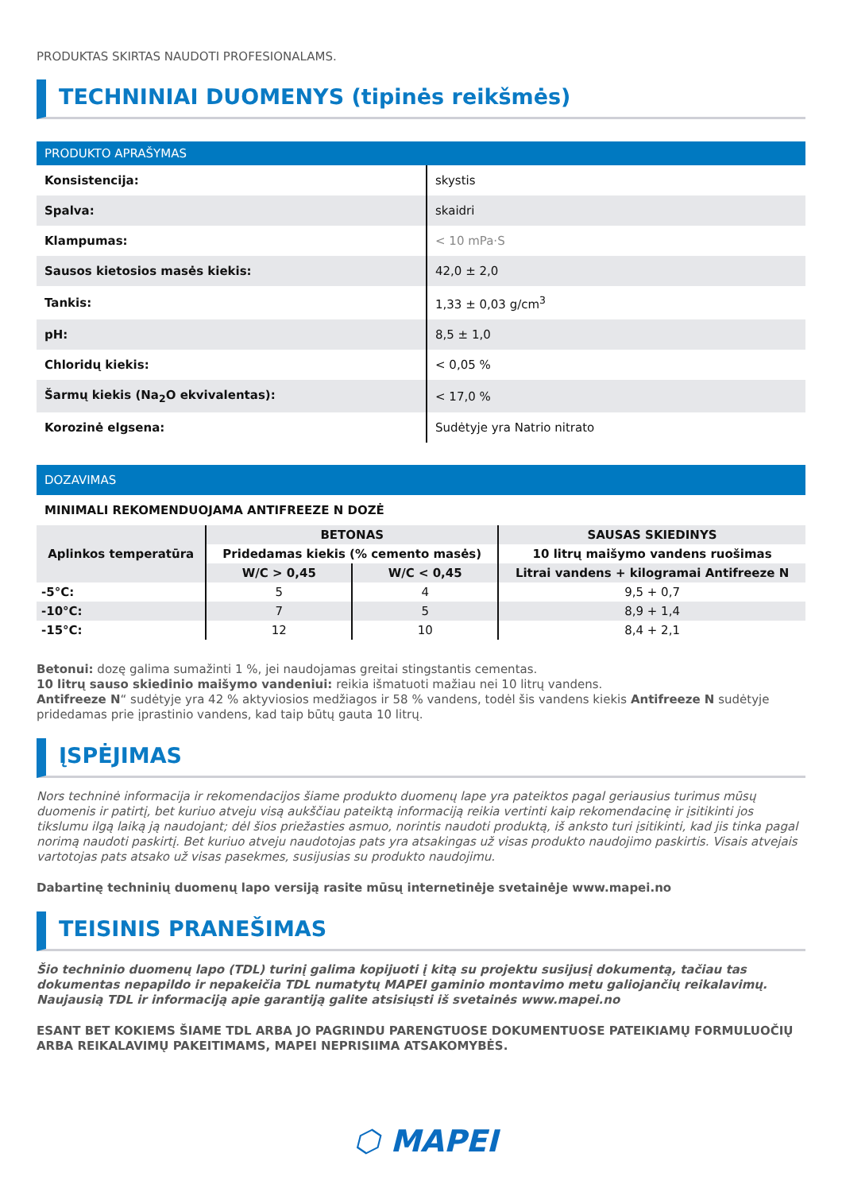PRODUKTAS SKIRTAS NAUDOTI PROFESIONALAMS.
TECHNINIAI DUOMENYS (tipinės reikšmės)
PRODUKTO APRAŠYMAS
| Konsistencija: | skystis |
| Spalva: | skaidri |
| Klampumas: | < 10 mPa·S |
| Sausos kietosios masės kiekis: | 42,0 ± 2,0 |
| Tankis: | 1,33 ± 0,03 g/cm<sup>3</sup> |
| pH: | 8,5 ± 1,0 |
| Chloridų kiekis: | < 0,05 % |
| Šarmų kiekis (Na<sub>2</sub>O ekvivalentas): | < 17,0 % |
| Korozinė elgsena: | Sudėtyje yra Natrio nitrato |
DOZAVIMAS
MINIMALI REKOMENDUOJAMA ANTIFREEZE N DOZĖ
| Aplinkos temperatūra | BETONAS | | SAUSAS SKIEDINYS |
| --- | --- | --- | --- |
| | Pridedamas kiekis (% cemento masės) | | 10 litrų maišymo vandens ruošimas |
| | W/C > 0,45 | W/C < 0,45 | Litrai vandens + kilogramai Antifreeze N |
| -5°C: | 5 | 4 | 9,5 + 0,7 |
| -10°C: | 7 | 5 | 8,9 + 1,4 |
| -15°C: | 12 | 10 | 8,4 + 2,1 |
Betonui: dozę galima sumažinti 1 %, jei naudojamas greitai stingstantis cementas.
10 litrų sauso skiedinio maišymo vandeniui: reikia išmatuoti mažiau nei 10 litrų vandens.
Antifreeze N“ sudėtyje yra 42 % aktyviosios medžiagos ir 58 % vandens, todėl šis vandens kiekis Antifreeze N sudėtyje pridedamas prie įprastinio vandens, kad taip būtų gauta 10 litrų.
ĮSPĖJIMAS
Nors techninė informacija ir rekomendacijos šiame produkto duomenų lape yra pateiktos pagal geriausius turimus mūsų duomenis ir patirtį, bet kuriuo atveju visą aukščiau pateiktą informaciją reikia vertinti kaip rekomendacinę ir įsitikinti jos tikslumu ilgą laiką ją naudojant; dėl šios priežasties asmuo, norintis naudoti produktą, iš anksto turi įsitikinti, kad jis tinka pagal norimą naudoti paskirtį. Bet kuriuo atveju naudotojas pats yra atsakingas už visas produkto naudojimo paskirtis. Visais atvejais vartotojas pats atsako už visas pasekmes, susijusias su produkto naudojimu.
Dabartinę techninių duomenų lapo versiją rasite mūsų internetinėje svetainėje www.mapei.no
TEISINIS PRANEŠIMAS
Šio techninio duomenų lapo (TDL) turinį galima kopijuoti į kitą su projektu susijusį dokumentą, tačiau tas dokumentas nepapildo ir nepakeičia TDL numatytų MAPEI gaminio montavimo metu galiojančių reikalavimų. Naujausią TDL ir informaciją apie garantiją galite atsisiųsti iš svetainės www.mapei.no
ESANT BET KOKIEMS ŠIAME TDL ARBA JO PAGRINDU PARENGTUOSE DOKUMENTUOSE PATEIKIAMŲ FORMULUOČIŲ ARBA REIKALAVIMŲ PAKEITIMAMS, MAPEI NEPRISIIMA ATSAKOMYBĖS.
⬡ MAPEI